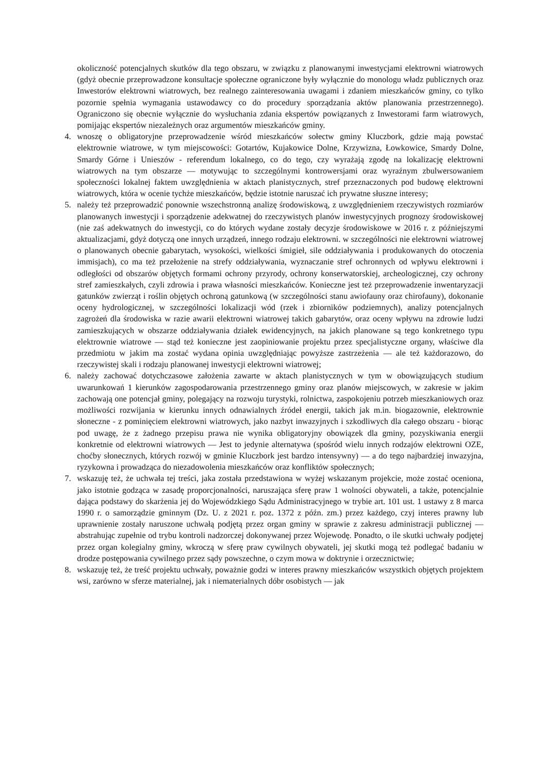okoliczność potencjalnych skutków dla tego obszaru, w związku z planowanymi inwestycjami elektrowni wiatrowych (gdyż obecnie przeprowadzone konsultacje społeczne ograniczone były wyłącznie do monologu władz publicznych oraz Inwestorów elektrowni wiatrowych, bez realnego zainteresowania uwagami i zdaniem mieszkańców gminy, co tylko pozornie spełnia wymagania ustawodawcy co do procedury sporządzania aktów planowania przestrzennego). Ograniczono się obecnie wyłącznie do wysłuchania zdania ekspertów powiązanych z Inwestorami farm wiatrowych, pomijając ekspertów niezależnych oraz argumentów mieszkańców gminy.
4. wnoszę o obligatoryjne przeprowadzenie wśród mieszkańców sołectw gminy Kluczbork, gdzie mają powstać elektrownie wiatrowe, w tym miejscowości: Gotartów, Kujakowice Dolne, Krzywizna, Łowkowice, Smardy Dolne, Smardy Górne i Unieszów - referendum lokalnego, co do tego, czy wyrażają zgodę na lokalizację elektrowni wiatrowych na tym obszarze — motywując to szczególnymi kontrowersjami oraz wyraźnym zbulwersowaniem społeczności lokalnej faktem uwzględnienia w aktach planistycznych, stref przeznaczonych pod budowę elektrowni wiatrowych, która w ocenie tychże mieszkańców, będzie istotnie naruszać ich prywatne słuszne interesy;
5. należy też przeprowadzić ponownie wszechstronną analizę środowiskową, z uwzględnieniem rzeczywistych rozmiarów planowanych inwestycji i sporządzenie adekwatnej do rzeczywistych planów inwestycyjnych prognozy środowiskowej (nie zaś adekwatnych do inwestycji, co do których wydane zostały decyzje środowiskowe w 2016 r. z późniejszymi aktualizacjami, gdyż dotyczą one innych urządzeń, innego rodzaju elektrowni. w szczególności nie elektrowni wiatrowej o planowanych obecnie gabarytach, wysokości, wielkości śmigieł, sile oddziaływania i produkowanych do otoczenia immisjach), co ma też przełożenie na strefy oddziaływania, wyznaczanie stref ochronnych od wpływu elektrowni i odległości od obszarów objętych formami ochrony przyrody, ochrony konserwatorskiej, archeologicznej, czy ochrony stref zamieszkałych, czyli zdrowia i prawa własności mieszkańców. Konieczne jest też przeprowadzenie inwentaryzacji gatunków zwierząt i roślin objętych ochroną gatunkową (w szczególności stanu awiofauny oraz chirofauny), dokonanie oceny hydrologicznej, w szczególności lokalizacji wód (rzek i zbiorników podziemnych), analizy potencjalnych zagrożeń dla środowiska w razie awarii elektrowni wiatrowej takich gabarytów, oraz oceny wpływu na zdrowie ludzi zamieszkujących w obszarze oddziaływania działek ewidencyjnych, na jakich planowane są tego konkretnego typu elektrownie wiatrowe — stąd też konieczne jest zaopiniowanie projektu przez specjalistyczne organy, właściwe dla przedmiotu w jakim ma zostać wydana opinia uwzględniając powyższe zastrzeżenia — ale też każdorazowo, do rzeczywistej skali i rodzaju planowanej inwestycji elektrowni wiatrowej;
6. należy zachować dotychczasowe założenia zawarte w aktach planistycznych w tym w obowiązujących studium uwarunkowań 1 kierunków zagospodarowania przestrzennego gminy oraz planów miejscowych, w zakresie w jakim zachowają one potencjał gminy, polegający na rozwoju turystyki, rolnictwa, zaspokojeniu potrzeb mieszkaniowych oraz możliwości rozwijania w kierunku innych odnawialnych źródeł energii, takich jak m.in. biogazownie, elektrownie słoneczne - z pominięciem elektrowni wiatrowych, jako nazbyt inwazyjnych i szkodliwych dla całego obszaru - biorąc pod uwagę, że z żadnego przepisu prawa nie wynika obligatoryjny obowiązek dla gminy, pozyskiwania energii konkretnie od elektrowni wiatrowych — Jest to jedynie alternatywa (spośród wielu innych rodzajów elektrowni OZE, choćby słonecznych, których rozwój w gminie Kluczbork jest bardzo intensywny) — a do tego najbardziej inwazyjna, ryzykowna i prowadząca do niezadowolenia mieszkańców oraz konfliktów społecznych;
7. wskazuję też, że uchwała tej treści, jaka została przedstawiona w wyżej wskazanym projekcie, może zostać oceniona, jako istotnie godząca w zasadę proporcjonalności, naruszająca sferę praw 1 wolności obywateli, a także, potencjalnie dająca podstawy do skarżenia jej do Wojewódzkiego Sądu Administracyjnego w trybie art. 101 ust. 1 ustawy z 8 marca 1990 r. o samorządzie gminnym (Dz. U. z 2021 r. poz. 1372 z późn. zm.) przez każdego, czyj interes prawny lub uprawnienie zostały naruszone uchwałą podjętą przez organ gminy w sprawie z zakresu administracji publicznej — abstrahując zupełnie od trybu kontroli nadzorczej dokonywanej przez Wojewodę. Ponadto, o ile skutki uchwały podjętej przez organ kolegialny gminy, wkroczą w sferę praw cywilnych obywateli, jej skutki mogą też podlegać badaniu w drodze postępowania cywilnego przez sądy powszechne, o czym mowa w doktrynie i orzecznictwie;
8. wskazuję też, że treść projektu uchwały, poważnie godzi w interes prawny mieszkańców wszystkich objętych projektem wsi, zarówno w sferze materialnej, jak i niematerialnych dóbr osobistych — jak